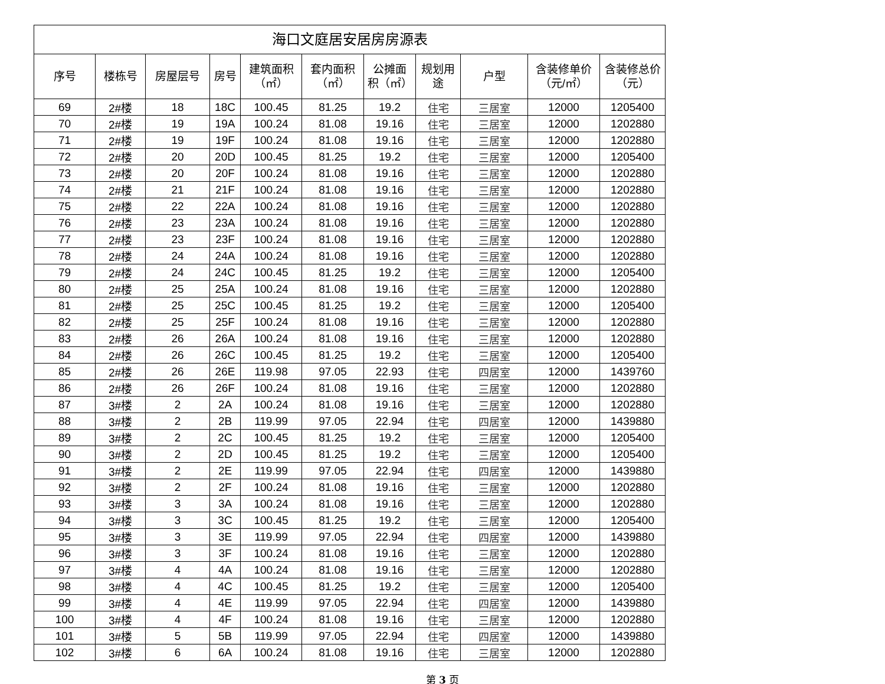| 海口文庭居安居房房源表 | | | | | | | | | | |
| --- | --- | --- | --- | --- | --- | --- | --- | --- | --- | --- |
| 序号 | 楼栋号 | 房屋层号 | 房号 | 建筑面积 （㎡） | 套内面积 （㎡） | 公摊面 积（㎡） | 规划用 途 | 户型 | 含装修单价 （元/㎡） | 含装修总价 （元） |
| 69 | 2#楼 | 18 | 18C | 100.45 | 81.25 | 19.2 | 住宅 | 三居室 | 12000 | 1205400 |
| 70 | 2#楼 | 19 | 19A | 100.24 | 81.08 | 19.16 | 住宅 | 三居室 | 12000 | 1202880 |
| 71 | 2#楼 | 19 | 19F | 100.24 | 81.08 | 19.16 | 住宅 | 三居室 | 12000 | 1202880 |
| 72 | 2#楼 | 20 | 20D | 100.45 | 81.25 | 19.2 | 住宅 | 三居室 | 12000 | 1205400 |
| 73 | 2#楼 | 20 | 20F | 100.24 | 81.08 | 19.16 | 住宅 | 三居室 | 12000 | 1202880 |
| 74 | 2#楼 | 21 | 21F | 100.24 | 81.08 | 19.16 | 住宅 | 三居室 | 12000 | 1202880 |
| 75 | 2#楼 | 22 | 22A | 100.24 | 81.08 | 19.16 | 住宅 | 三居室 | 12000 | 1202880 |
| 76 | 2#楼 | 23 | 23A | 100.24 | 81.08 | 19.16 | 住宅 | 三居室 | 12000 | 1202880 |
| 77 | 2#楼 | 23 | 23F | 100.24 | 81.08 | 19.16 | 住宅 | 三居室 | 12000 | 1202880 |
| 78 | 2#楼 | 24 | 24A | 100.24 | 81.08 | 19.16 | 住宅 | 三居室 | 12000 | 1202880 |
| 79 | 2#楼 | 24 | 24C | 100.45 | 81.25 | 19.2 | 住宅 | 三居室 | 12000 | 1205400 |
| 80 | 2#楼 | 25 | 25A | 100.24 | 81.08 | 19.16 | 住宅 | 三居室 | 12000 | 1202880 |
| 81 | 2#楼 | 25 | 25C | 100.45 | 81.25 | 19.2 | 住宅 | 三居室 | 12000 | 1205400 |
| 82 | 2#楼 | 25 | 25F | 100.24 | 81.08 | 19.16 | 住宅 | 三居室 | 12000 | 1202880 |
| 83 | 2#楼 | 26 | 26A | 100.24 | 81.08 | 19.16 | 住宅 | 三居室 | 12000 | 1202880 |
| 84 | 2#楼 | 26 | 26C | 100.45 | 81.25 | 19.2 | 住宅 | 三居室 | 12000 | 1205400 |
| 85 | 2#楼 | 26 | 26E | 119.98 | 97.05 | 22.93 | 住宅 | 四居室 | 12000 | 1439760 |
| 86 | 2#楼 | 26 | 26F | 100.24 | 81.08 | 19.16 | 住宅 | 三居室 | 12000 | 1202880 |
| 87 | 3#楼 | 2 | 2A | 100.24 | 81.08 | 19.16 | 住宅 | 三居室 | 12000 | 1202880 |
| 88 | 3#楼 | 2 | 2B | 119.99 | 97.05 | 22.94 | 住宅 | 四居室 | 12000 | 1439880 |
| 89 | 3#楼 | 2 | 2C | 100.45 | 81.25 | 19.2 | 住宅 | 三居室 | 12000 | 1205400 |
| 90 | 3#楼 | 2 | 2D | 100.45 | 81.25 | 19.2 | 住宅 | 三居室 | 12000 | 1205400 |
| 91 | 3#楼 | 2 | 2E | 119.99 | 97.05 | 22.94 | 住宅 | 四居室 | 12000 | 1439880 |
| 92 | 3#楼 | 2 | 2F | 100.24 | 81.08 | 19.16 | 住宅 | 三居室 | 12000 | 1202880 |
| 93 | 3#楼 | 3 | 3A | 100.24 | 81.08 | 19.16 | 住宅 | 三居室 | 12000 | 1202880 |
| 94 | 3#楼 | 3 | 3C | 100.45 | 81.25 | 19.2 | 住宅 | 三居室 | 12000 | 1205400 |
| 95 | 3#楼 | 3 | 3E | 119.99 | 97.05 | 22.94 | 住宅 | 四居室 | 12000 | 1439880 |
| 96 | 3#楼 | 3 | 3F | 100.24 | 81.08 | 19.16 | 住宅 | 三居室 | 12000 | 1202880 |
| 97 | 3#楼 | 4 | 4A | 100.24 | 81.08 | 19.16 | 住宅 | 三居室 | 12000 | 1202880 |
| 98 | 3#楼 | 4 | 4C | 100.45 | 81.25 | 19.2 | 住宅 | 三居室 | 12000 | 1205400 |
| 99 | 3#楼 | 4 | 4E | 119.99 | 97.05 | 22.94 | 住宅 | 四居室 | 12000 | 1439880 |
| 100 | 3#楼 | 4 | 4F | 100.24 | 81.08 | 19.16 | 住宅 | 三居室 | 12000 | 1202880 |
| 101 | 3#楼 | 5 | 5B | 119.99 | 97.05 | 22.94 | 住宅 | 四居室 | 12000 | 1439880 |
| 102 | 3#楼 | 6 | 6A | 100.24 | 81.08 | 19.16 | 住宅 | 三居室 | 12000 | 1202880 |
第 3 页